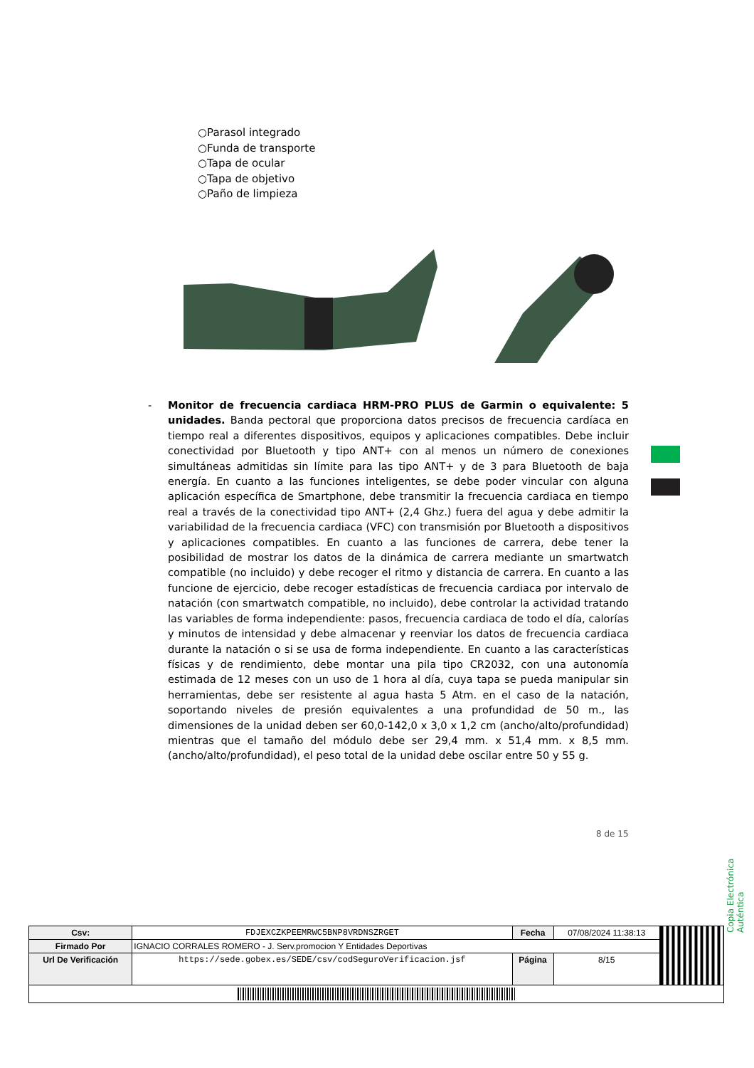○Parasol integrado
○Funda de transporte
○Tapa de ocular
○Tapa de objetivo
○Paño de limpieza
-
Monitor de frecuencia cardiaca HRM-PRO PLUS de Garmin o equivalente: 5 unidades. Banda pectoral que proporciona datos precisos de frecuencia cardíaca en tiempo real a diferentes dispositivos, equipos y aplicaciones compatibles. Debe incluir conectividad por Bluetooth y tipo ANT+ con al menos un número de conexiones simultáneas admitidas sin límite para las tipo ANT+ y de 3 para Bluetooth de baja energía. En cuanto a las funciones inteligentes, se debe poder vincular con alguna aplicación específica de Smartphone, debe transmitir la frecuencia cardiaca en tiempo real a través de la conectividad tipo ANT+ (2,4 Ghz.) fuera del agua y debe admitir la variabilidad de la frecuencia cardiaca (VFC) con transmisión por Bluetooth a dispositivos y aplicaciones compatibles. En cuanto a las funciones de carrera, debe tener la posibilidad de mostrar los datos de la dinámica de carrera mediante un smartwatch compatible (no incluido) y debe recoger el ritmo y distancia de carrera. En cuanto a las funcione de ejercicio, debe recoger estadísticas de frecuencia cardiaca por intervalo de natación (con smartwatch compatible, no incluido), debe controlar la actividad tratando las variables de forma independiente: pasos, frecuencia cardiaca de todo el día, calorías y minutos de intensidad y debe almacenar y reenviar los datos de frecuencia cardiaca durante la natación o si se usa de forma independiente. En cuanto a las características físicas y de rendimiento, debe montar una pila tipo CR2032, con una autonomía estimada de 12 meses con un uso de 1 hora al día, cuya tapa se pueda manipular sin herramientas, debe ser resistente al agua hasta 5 Atm. en el caso de la natación, soportando niveles de presión equivalentes a una profundidad de 50 m., las dimensiones de la unidad deben ser 60,0-142,0 x 3,0 x 1,2 cm (ancho/alto/profundidad) mientras que el tamaño del módulo debe ser 29,4 mm. x 51,4 mm. x 8,5 mm. (ancho/alto/profundidad), el peso total de la unidad debe oscilar entre 50 y 55 g.
8 de 15
Copia Electrónica Auténtica
| Csv: | FDJEXCZKPEEMRWC5BNP8VRDNSZRGET | Fecha | 07/08/2024 11:38:13 | |
| Firmado Por | IGNACIO CORRALES ROMERO - J. Serv.promocion Y Entidades Deportivas | | | |
| Url De Verificación | https://sede.gobex.es/SEDE/csv/codSeguroVerificacion.jsf | Página | 8/15 | |